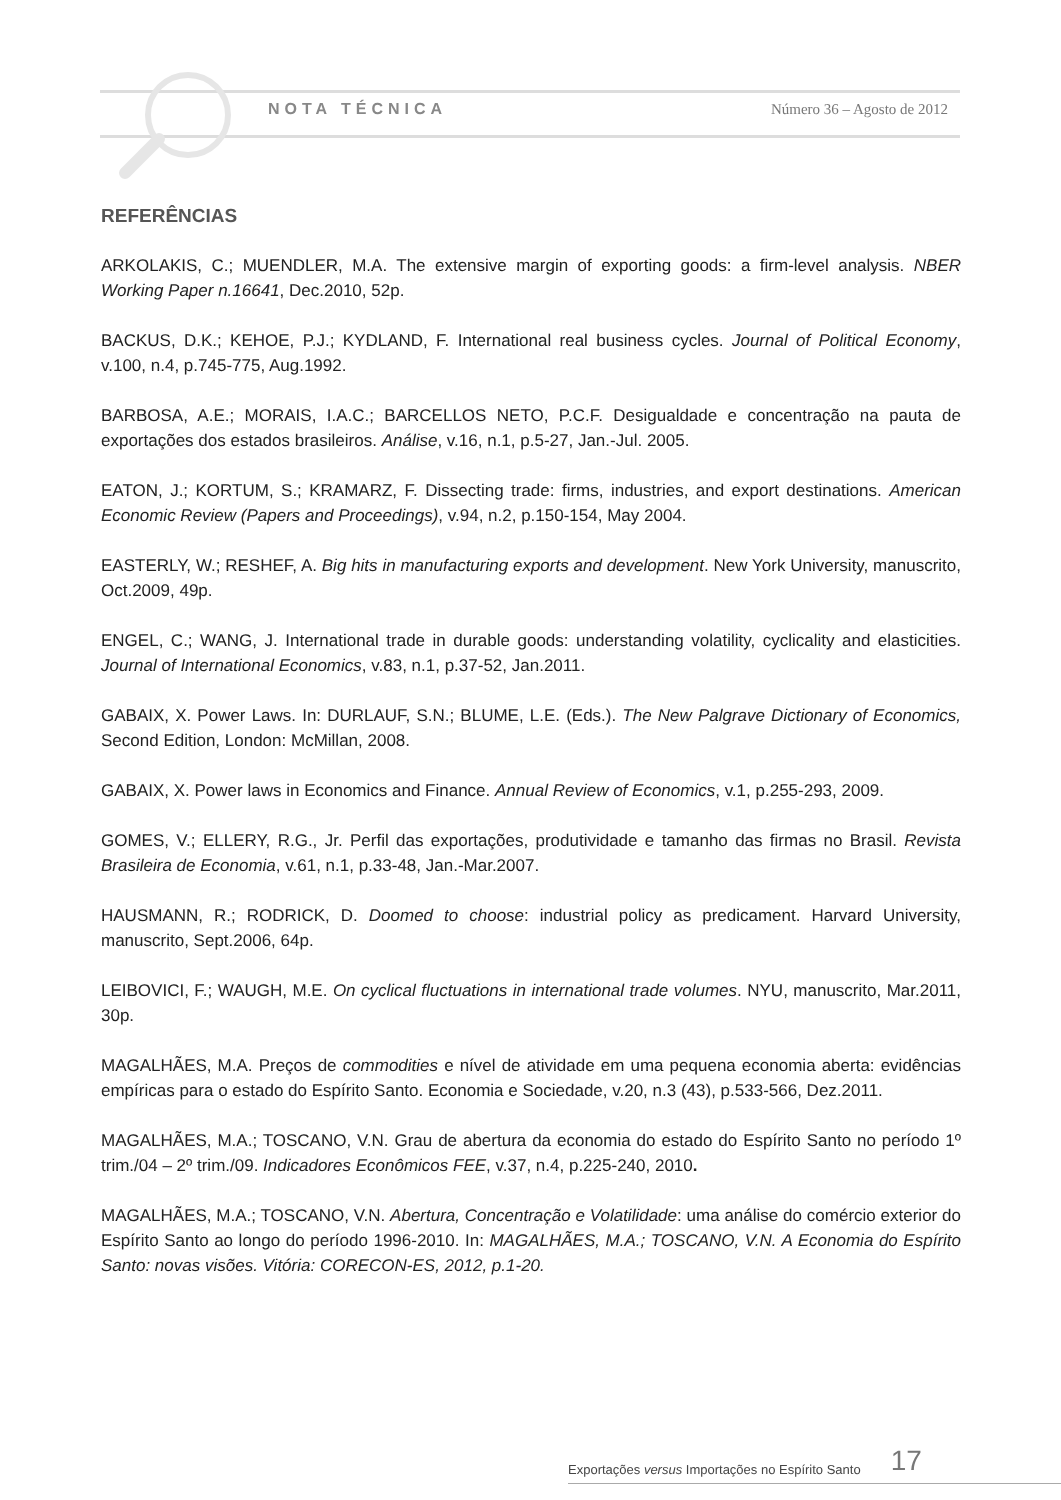NOTA TÉCNICA Número 36 – Agosto de 2012
REFERÊNCIAS
ARKOLAKIS, C.; MUENDLER, M.A. The extensive margin of exporting goods: a firm-level analysis. NBER Working Paper n.16641, Dec.2010, 52p.
BACKUS, D.K.; KEHOE, P.J.; KYDLAND, F. International real business cycles. Journal of Political Economy, v.100, n.4, p.745-775, Aug.1992.
BARBOSA, A.E.; MORAIS, I.A.C.; BARCELLOS NETO, P.C.F. Desigualdade e concentração na pauta de exportações dos estados brasileiros. Análise, v.16, n.1, p.5-27, Jan.-Jul. 2005.
EATON, J.; KORTUM, S.; KRAMARZ, F. Dissecting trade: firms, industries, and export destinations. American Economic Review (Papers and Proceedings), v.94, n.2, p.150-154, May 2004.
EASTERLY, W.; RESHEF, A. Big hits in manufacturing exports and development. New York University, manuscrito, Oct.2009, 49p.
ENGEL, C.; WANG, J. International trade in durable goods: understanding volatility, cyclicality and elasticities. Journal of International Economics, v.83, n.1, p.37-52, Jan.2011.
GABAIX, X. Power Laws. In: DURLAUF, S.N.; BLUME, L.E. (Eds.). The New Palgrave Dictionary of Economics, Second Edition, London: McMillan, 2008.
GABAIX, X. Power laws in Economics and Finance. Annual Review of Economics, v.1, p.255-293, 2009.
GOMES, V.; ELLERY, R.G., Jr. Perfil das exportações, produtividade e tamanho das firmas no Brasil. Revista Brasileira de Economia, v.61, n.1, p.33-48, Jan.-Mar.2007.
HAUSMANN, R.; RODRICK, D. Doomed to choose: industrial policy as predicament. Harvard University, manuscrito, Sept.2006, 64p.
LEIBOVICI, F.; WAUGH, M.E. On cyclical fluctuations in international trade volumes. NYU, manuscrito, Mar.2011, 30p.
MAGALHÃES, M.A. Preços de commodities e nível de atividade em uma pequena economia aberta: evidências empíricas para o estado do Espírito Santo. Economia e Sociedade, v.20, n.3 (43), p.533-566, Dez.2011.
MAGALHÃES, M.A.; TOSCANO, V.N. Grau de abertura da economia do estado do Espírito Santo no período 1º trim./04 – 2º trim./09. Indicadores Econômicos FEE, v.37, n.4, p.225-240, 2010.
MAGALHÃES, M.A.; TOSCANO, V.N. Abertura, Concentração e Volatilidade: uma análise do comércio exterior do Espírito Santo ao longo do período 1996-2010. In: MAGALHÃES, M.A.; TOSCANO, V.N. A Economia do Espírito Santo: novas visões. Vitória: CORECON-ES, 2012, p.1-20.
Exportações versus Importações no Espírito Santo 17